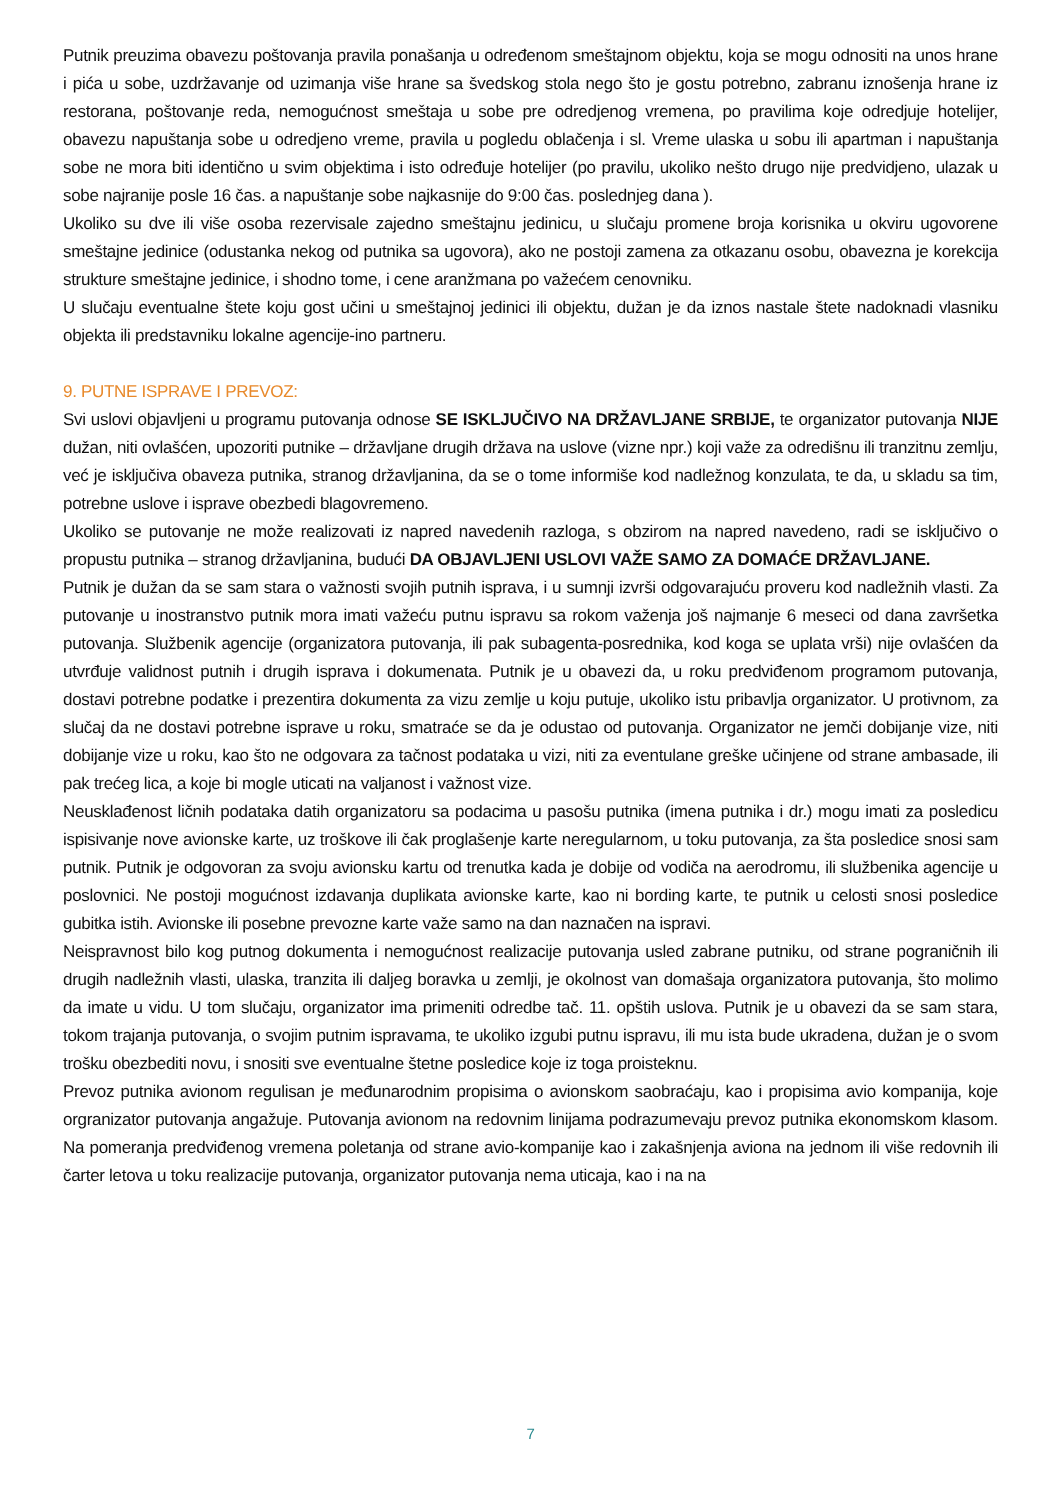Putnik preuzima obavezu poštovanja pravila ponašanja u određenom smeštajnom objektu, koja se mogu odnositi na unos hrane i pića u sobe, uzdržavanje od uzimanja više hrane sa švedskog stola nego što je gostu potrebno, zabranu iznošenja hrane iz restorana, poštovanje reda, nemogućnost smeštaja u sobe pre odredjenog vremena, po pravilima koje odredjuje hotelijer, obavezu napuštanja sobe u odredjeno vreme, pravila u pogledu oblačenja i sl. Vreme ulaska u sobu ili apartman i napuštanja sobe ne mora biti identično u svim objektima i isto određuje hotelijer (po pravilu, ukoliko nešto drugo nije predvidjeno, ulazak u sobe najranije posle 16 čas. a napuštanje sobe najkasnije do 9:00 čas. poslednjeg dana ).
Ukoliko su dve ili više osoba rezervisale zajedno smeštajnu jedinicu, u slučaju promene broja korisnika u okviru ugovorene smeštajne jedinice (odustanka nekog od putnika sa ugovora), ako ne postoji zamena za otkazanu osobu, obavezna je korekcija strukture smeštajne jedinice, i shodno tome, i cene aranžmana po važećem cenovniku.
U slučaju eventualne štete koju gost učini u smeštajnoj jedinici ili objektu, dužan je da iznos nastale štete nadoknadi vlasniku objekta ili predstavniku lokalne agencije-ino partneru.
9. PUTNE ISPRAVE I PREVOZ:
Svi uslovi objavljeni u programu putovanja odnose SE ISKLJUČIVO NA DRŽAVLJANE SRBIJE, te organizator putovanja NIJE dužan, niti ovlašćen, upozoriti putnike – državljane drugih država na uslove (vizne npr.) koji važe za odredišnu ili tranzitnu zemlju, već je isključiva obaveza putnika, stranog državljanina, da se o tome informiše kod nadležnog konzulata, te da, u skladu sa tim, potrebne uslove i isprave obezbedi blagovremeno.
Ukoliko se putovanje ne može realizovati iz napred navedenih razloga, s obzirom na napred navedeno, radi se isključivo o propustu putnika – stranog državljanina, budući DA OBJAVLJENI USLOVI VAŽE SAMO ZA DOMAĆE DRŽAVLJANE.
Putnik je dužan da se sam stara o važnosti svojih putnih isprava, i u sumnji izvrši odgovarajuću proveru kod nadležnih vlasti. Za putovanje u inostranstvo putnik mora imati važeću putnu ispravu sa rokom važenja još najmanje 6 meseci od dana završetka putovanja. Službenik agencije (organizatora putovanja, ili pak subagenta-posrednika, kod koga se uplata vrši) nije ovlašćen da utvrđuje validnost putnih i drugih isprava i dokumenata. Putnik je u obavezi da, u roku predviđenom programom putovanja, dostavi potrebne podatke i prezentira dokumenta za vizu zemlje u koju putuje, ukoliko istu pribavlja organizator. U protivnom, za slučaj da ne dostavi potrebne isprave u roku, smatraće se da je odustao od putovanja. Organizator ne jemči dobijanje vize, niti dobijanje vize u roku, kao što ne odgovara za tačnost podataka u vizi, niti za eventulane greške učinjene od strane ambasade, ili pak trećeg lica, a koje bi mogle uticati na valjanost i važnost vize.
Neusklađenost ličnih podataka datih organizatoru sa podacima u pasošu putnika (imena putnika i dr.) mogu imati za posledicu ispisivanje nove avionske karte, uz troškove ili čak proglašenje karte neregularnom, u toku putovanja, za šta posledice snosi sam putnik. Putnik je odgovoran za svoju avionsku kartu od trenutka kada je dobije od vodiča na aerodromu, ili službenika agencije u poslovnici. Ne postoji mogućnost izdavanja duplikata avionske karte, kao ni bording karte, te putnik u celosti snosi posledice gubitka istih. Avionske ili posebne prevozne karte važe samo na dan naznačen na ispravi.
Neispravnost bilo kog putnog dokumenta i nemogućnost realizacije putovanja usled zabrane putniku, od strane pograničnih ili drugih nadležnih vlasti, ulaska, tranzita ili daljeg boravka u zemlji, je okolnost van domašaja organizatora putovanja, što molimo da imate u vidu. U tom slučaju, organizator ima primeniti odredbe tač. 11. opštih uslova. Putnik je u obavezi da se sam stara, tokom trajanja putovanja, o svojim putnim ispravama, te ukoliko izgubi putnu ispravu, ili mu ista bude ukradena, dužan je o svom trošku obezbediti novu, i snositi sve eventualne štetne posledice koje iz toga proisteknu.
Prevoz putnika avionom regulisan je međunarodnim propisima o avionskom saobraćaju, kao i propisima avio kompanija, koje orgranizator putovanja angažuje. Putovanja avionom na redovnim linijama podrazumevaju prevoz putnika ekonomskom klasom. Na pomeranja predviđenog vremena poletanja od strane avio-kompanije kao i zakašnjenja aviona na jednom ili više redovnih ili čarter letova u toku realizacije putovanja, organizator putovanja nema uticaja, kao i na na
7